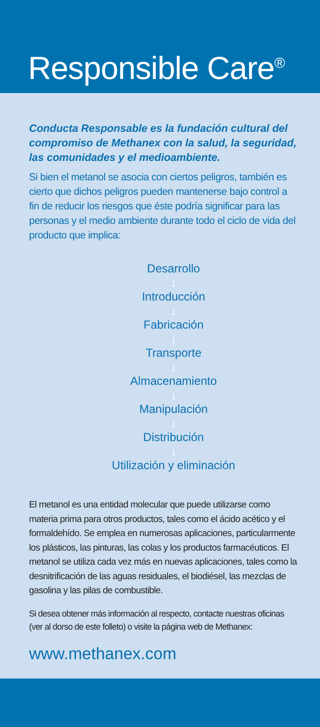Responsible Care<sup>®</sup>
Conducta Responsable es la fundación cultural del compromiso de Methanex con la salud, la seguridad, las comunidades y el medioambiente.
Si bien el metanol se asocia con ciertos peligros, también es cierto que dichos peligros pueden mantenerse bajo control a fin de reducir los riesgos que éste podría significar para las personas y el medio ambiente durante todo el ciclo de vida del producto que implica:
Desarrollo
↓
Introducción
↓
Fabricación
↓
Transporte
↓
Almacenamiento
↓
Manipulación
↓
Distribución
↓
Utilización y eliminación
El metanol es una entidad molecular que puede utilizarse como materia prima para otros productos, tales como el ácido acético y el formaldehído. Se emplea en numerosas aplicaciones, particularmente los plásticos, las pinturas, las colas y los productos farmacéuticos. El metanol se utiliza cada vez más en nuevas aplicaciones, tales como la desnitrificación de las aguas residuales, el biodiésel, las mezclas de gasolina y las pilas de combustible.
Si desea obtener más información al respecto, contacte nuestras oficinas (ver al dorso de este folleto) o visite la página web de Methanex:
www.methanex.com